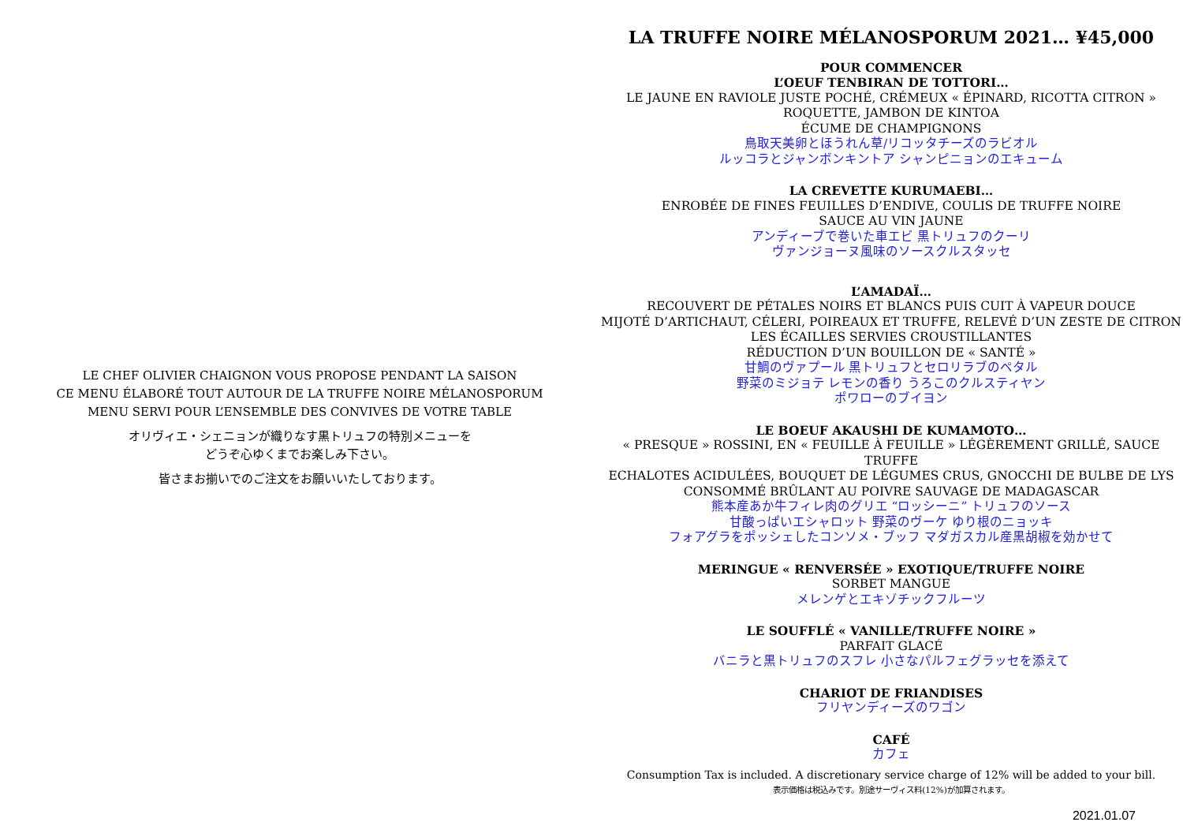LE CHEF OLIVIER CHAIGNON VOUS PROPOSE PENDANT LA SAISON
CE MENU ÉLABORÉ TOUT AUTOUR DE LA TRUFFE NOIRE MÉLANOSPORUM
MENU SERVI POUR L’ENSEMBLE DES CONVIVES DE VOTRE TABLE
オリヴィエ・シェニョンが織りなす黒トリュフの特別メニューを
どうぞ心ゆくまでお楽しみ下さい。
皆さまお揃いでのご注文をお願いいたしております。
LA TRUFFE NOIRE MÉLANOSPORUM 2021… ¥45,000
POUR COMMENCER
L’OEUF TENBIRAN DE TOTTORI…
LE JAUNE EN RAVIOLE JUSTE POCHÉ, CRÉMEUX « ÉPINARD, RICOTTA CITRON »
ROQUETTE, JAMBON DE KINTOA
ÉCUME DE CHAMPIGNONS
鳥取天美卵とほうれん草/リコッタチーズのラビオル
ルッコラとジャンボンキントア シャンピニョンのエキューム
LA CREVETTE KURUMAEBI…
ENROBÉE DE FINES FEUILLES D’ENDIVE, COULIS DE TRUFFE NOIRE
SAUCE AU VIN JAUNE
アンディーブで巻いた車エビ 黒トリュフのクーリ
ヴァンジョーヌ風味のソースクルスタッセ
L’AMADAÏ…
RECOUVERT DE PÉTALES NOIRS ET BLANCS PUIS CUIT À VAPEUR DOUCE
MIJOTÉ D’ARTICHAUT, CÉLERI, POIREAUX ET TRUFFE, RELEVÉ D’UN ZESTE DE CITRON
LES ÉCAILLES SERVIES CROUSTILLANTES
RÉDUCTION D’UN BOUILLON DE « SANTÉ »
甘鯛のヴァプール 黒トリュフとセロリラブのペタル
野菜のミジョテ レモンの香り うろこのクルスティヤン
ポワローのブイヨン
LE BOEUF AKAUSHI DE KUMAMOTO…
« PRESQUE » ROSSINI, EN « FEUILLE À FEUILLE » LÉGÈREMENT GRILLÉ, SAUCE TRUFFE
ECHALOTES ACIDULÉES, BOUQUET DE LÉGUMES CRUS, GNOCCHI DE BULBE DE LYS
CONSOMMÉ BRÛLANT AU POIVRE SAUVAGE DE MADAGASCAR
熊本産あか牛フィレ肉のグリエ “ロッシーニ” トリュフのソース
甘酸っぱいエシャロット 野菜のヴーケ ゆり根のニョッキ
フォアグラをポッシェしたコンソメ・ブッフ マダガスカル産黒胡椒を効かせて
MERINGUE « RENVERSÉE » EXOTIQUE/TRUFFE NOIRE
SORBET MANGUE
メレンゲとエキゾチックフルーツ
LE SOUFFLÉ « VANILLE/TRUFFE NOIRE »
PARFAIT GLACÉ
バニラと黒トリュフのスフレ 小さなパルフェグラッセを添えて
CHARIOT DE FRIANDISES
フリヤンディーズのワゴン
CAFÉ
カフェ
Consumption Tax is included. A discretionary service charge of 12% will be added to your bill.
表示価格は税込みです。別途サーヴィス料(12%)が加算されます。
2021.01.07